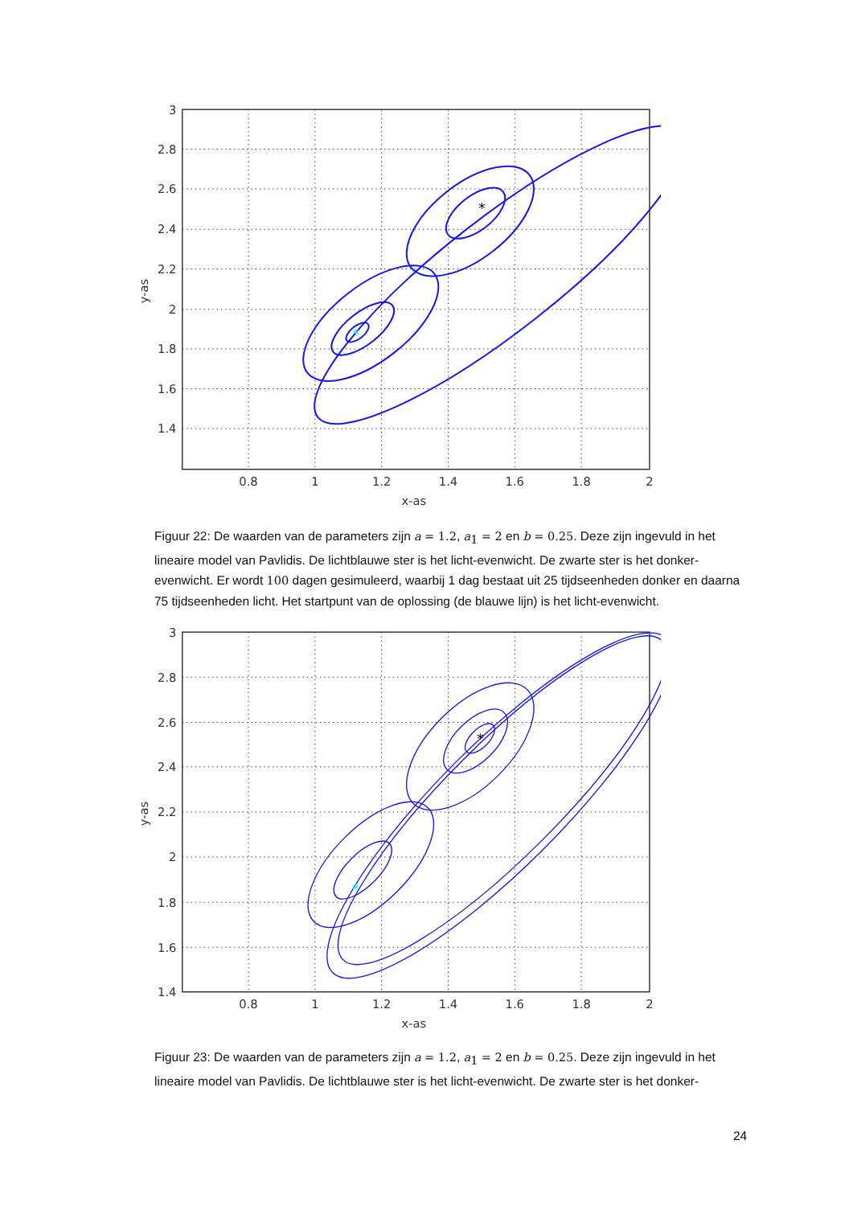*
*
3
2.8
2.6
2.4
2.2
2
1.8
1.6
1.4
0.8
1
1.2
1.4
1.6
1.8
2
x-as
y-as
Figuur 22: De waarden van de parameters zijn a = 1.2, a<sub>1</sub> = 2 en b = 0.25. Deze zijn ingevuld in het lineaire model van Pavlidis. De lichtblauwe ster is het licht-evenwicht. De zwarte ster is het donker-evenwicht. Er wordt 100 dagen gesimuleerd, waarbij 1 dag bestaat uit 25 tijdseenheden donker en daarna 75 tijdseenheden licht. Het startpunt van de oplossing (de blauwe lijn) is het licht-evenwicht.
*
*
3
2.8
2.6
2.4
2.2
2
1.8
1.6
1.4
0.8
1
1.2
1.4
1.6
1.8
2
x-as
y-as
Figuur 23: De waarden van de parameters zijn a = 1.2, a<sub>1</sub> = 2 en b = 0.25. Deze zijn ingevuld in het lineaire model van Pavlidis. De lichtblauwe ster is het licht-evenwicht. De zwarte ster is het donker-
24